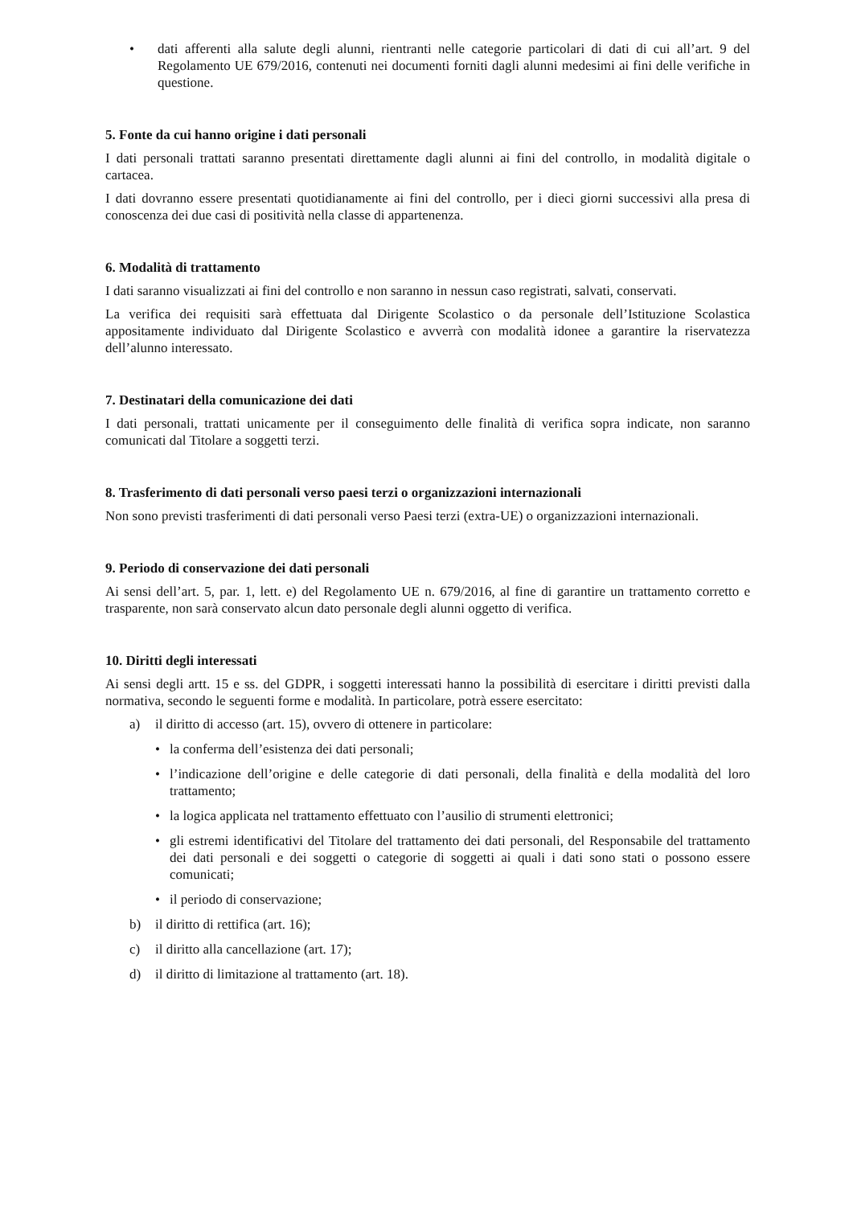• dati afferenti alla salute degli alunni, rientranti nelle categorie particolari di dati di cui all’art. 9 del Regolamento UE 679/2016, contenuti nei documenti forniti dagli alunni medesimi ai fini delle verifiche in questione.
5. Fonte da cui hanno origine i dati personali
I dati personali trattati saranno presentati direttamente dagli alunni ai fini del controllo, in modalità digitale o cartacea.
I dati dovranno essere presentati quotidianamente ai fini del controllo, per i dieci giorni successivi alla presa di conoscenza dei due casi di positività nella classe di appartenenza.
6. Modalità di trattamento
I dati saranno visualizzati ai fini del controllo e non saranno in nessun caso registrati, salvati, conservati.
La verifica dei requisiti sarà effettuata dal Dirigente Scolastico o da personale dell’Istituzione Scolastica appositamente individuato dal Dirigente Scolastico e avverrà con modalità idonee a garantire la riservatezza dell’alunno interessato.
7. Destinatari della comunicazione dei dati
I dati personali, trattati unicamente per il conseguimento delle finalità di verifica sopra indicate, non saranno comunicati dal Titolare a soggetti terzi.
8. Trasferimento di dati personali verso paesi terzi o organizzazioni internazionali
Non sono previsti trasferimenti di dati personali verso Paesi terzi (extra-UE) o organizzazioni internazionali.
9. Periodo di conservazione dei dati personali
Ai sensi dell’art. 5, par. 1, lett. e) del Regolamento UE n. 679/2016, al fine di garantire un trattamento corretto e trasparente, non sarà conservato alcun dato personale degli alunni oggetto di verifica.
10. Diritti degli interessati
Ai sensi degli artt. 15 e ss. del GDPR, i soggetti interessati hanno la possibilità di esercitare i diritti previsti dalla normativa, secondo le seguenti forme e modalità. In particolare, potrà essere esercitato:
a) il diritto di accesso (art. 15), ovvero di ottenere in particolare:
• la conferma dell’esistenza dei dati personali;
• l’indicazione dell’origine e delle categorie di dati personali, della finalità e della modalità del loro trattamento;
• la logica applicata nel trattamento effettuato con l’ausilio di strumenti elettronici;
• gli estremi identificativi del Titolare del trattamento dei dati personali, del Responsabile del trattamento dei dati personali e dei soggetti o categorie di soggetti ai quali i dati sono stati o possono essere comunicati;
• il periodo di conservazione;
b) il diritto di rettifica (art. 16);
c) il diritto alla cancellazione (art. 17);
d) il diritto di limitazione al trattamento (art. 18).